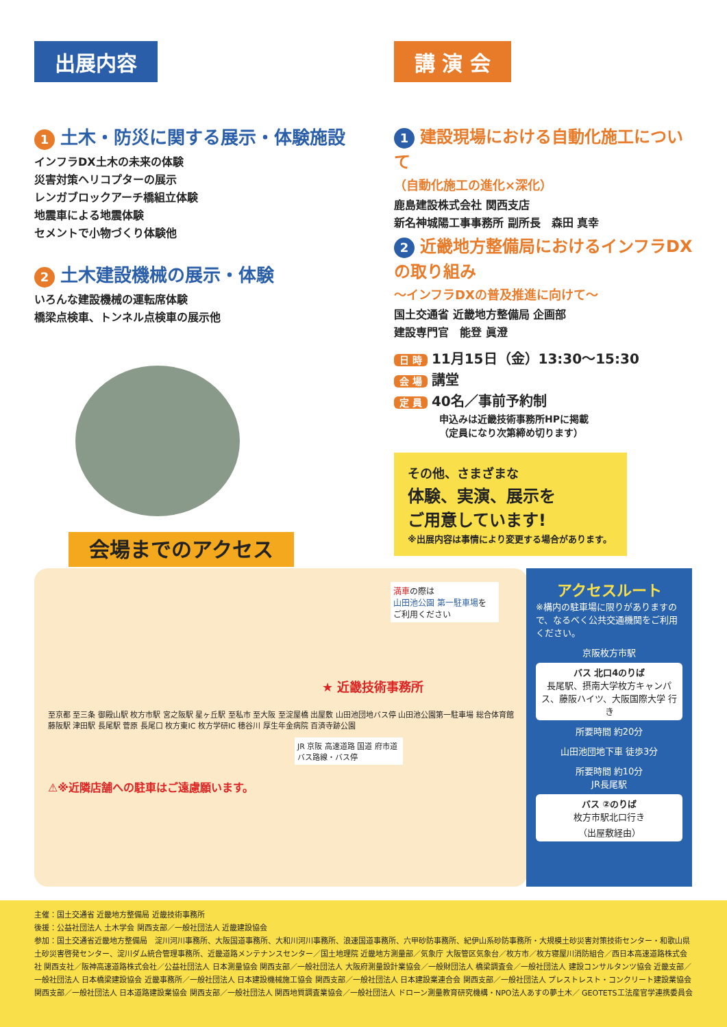出展内容
1 土木・防災に関する展示・体験施設
インフラDX土木の未来の体験
災害対策ヘリコプターの展示
レンガブロックアーチ橋組立体験
地震車による地震体験
セメントで小物づくり体験他
2 土木建設機械の展示・体験
いろんな建設機械の運転席体験
橋梁点検車、トンネル点検車の展示他
講 演 会
1 建設現場における自動化施工について
（自動化施工の進化×深化）
鹿島建設株式会社 関西支店
新名神城陽工事事務所 副所長　森田 真幸
2 近畿地方整備局におけるインフラDXの取り組み
～インフラDXの普及推進に向けて～
国土交通省 近畿地方整備局 企画部
建設専門官　能登 眞澄
日 時 11月15日（金）13:30～15:30
会 場 講堂
定 員 40名／事前予約制
申込みは近畿技術事務所HPに掲載
（定員になり次第締め切ります）
その他、さまざまな
体験、実演、展示を
ご用意しています!
※出展内容は事情により変更する場合があります。
会場までのアクセス
満車の際は
山田池公園 第一駐車場を
ご利用ください
★ 近畿技術事務所
至京都 至三条 御殿山駅 枚方市駅 宮之阪駅 星ヶ丘駅 至私市 至大阪 至淀屋橋 出屋敷 山田池団地バス停 山田池公園第一駐車場 総合体育館 藤阪駅 津田駅 長尾駅 菅原 長尾口 枚方東IC 枚方学研IC 穂谷川 厚生年金病院 百済寺跡公園
JR 京阪 高速道路 国道 府市道 バス路線・バス停
⚠※近隣店舗への駐車はご遠慮願います。
アクセスルート
※構内の駐車場に限りがありますので、なるべく公共交通機関をご利用ください。
京阪枚方市駅
バス 北口4のりば
長尾駅、摂南大学枚方キャンパス、藤阪ハイツ、大阪国際大学 行き
所要時間 約20分
山田池団地下車 徒歩3分
所要時間 約10分
JR長尾駅
バス ②のりば
枚方市駅北口行き
（出屋敷経由）
主催：国土交通省 近畿地方整備局 近畿技術事務所
後援：公益社団法人 土木学会 関西支部／一般社団法人 近畿建設協会
参加：国土交通省近畿地方整備局　淀川河川事務所、大阪国道事務所、大和川河川事務所、浪速国道事務所、六甲砂防事務所、紀伊山系砂防事務所・大規模土砂災害対策技術センター・和歌山県土砂災害啓発センター、淀川ダム統合管理事務所、近畿道路メンテナンスセンター／国土地理院 近畿地方測量部／気象庁 大阪管区気象台／枚方市／枚方寝屋川消防組合／西日本高速道路株式会社 関西支社／阪神高速道路株式会社／公益社団法人 日本測量協会 関西支部／一般社団法人 大阪府測量設計業協会／一般財団法人 橋梁調査会／一般社団法人 建設コンサルタンツ協会 近畿支部／一般社団法人 日本橋梁建設協会 近畿事務所／一般社団法人 日本建設機械施工協会 関西支部／一般社団法人 日本建設業連合会 関西支部／一般社団法人 プレストレスト・コンクリート建設業協会 関西支部／一般社団法人 日本道路建設業協会 関西支部／一般社団法人 関西地質調査業協会／一般社団法人 ドローン測量教育研究機構・NPO法人あすの夢土木／ GEOTETS工法産官学連携委員会